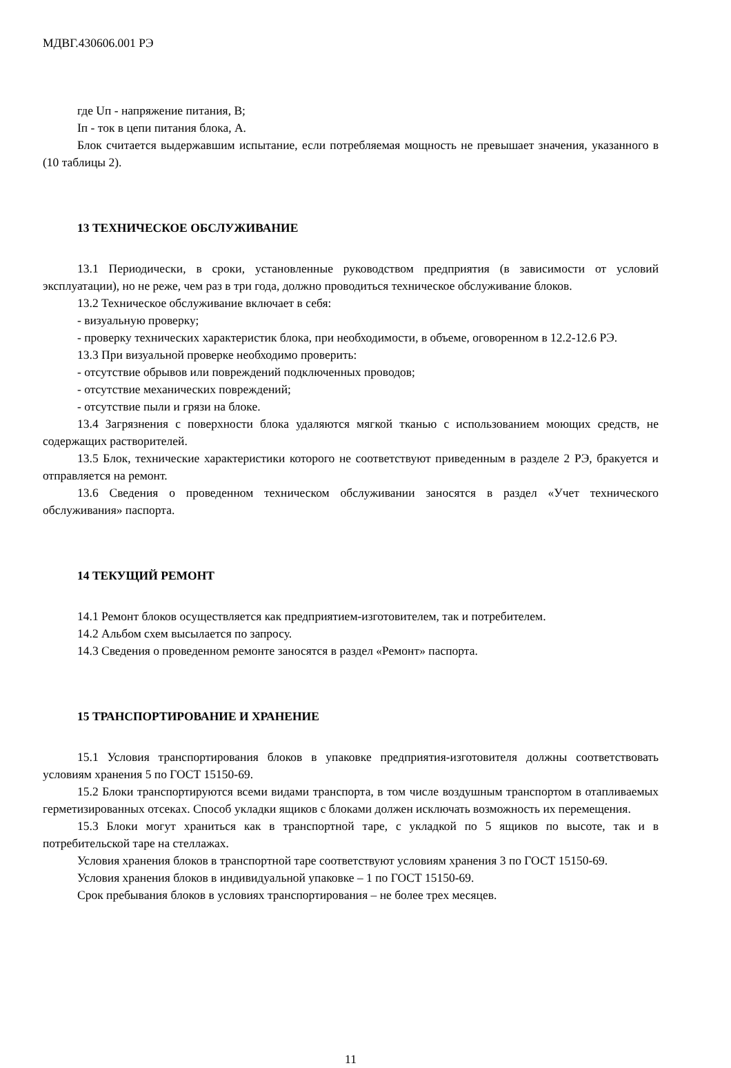МДВГ.430606.001 РЭ
где Uп - напряжение питания, В;
Iп - ток в цепи питания блока, А.
Блок считается выдержавшим испытание, если потребляемая мощность не превышает значения, указанного в (10 таблицы 2).
13 ТЕХНИЧЕСКОЕ ОБСЛУЖИВАНИЕ
13.1 Периодически, в сроки, установленные руководством предприятия (в зависимости от условий эксплуатации), но не реже, чем раз в три года, должно проводиться техническое обслуживание блоков.
13.2 Техническое обслуживание включает в себя:
- визуальную проверку;
- проверку технических характеристик блока, при необходимости, в объеме, оговоренном в 12.2-12.6 РЭ.
13.3 При визуальной проверке необходимо проверить:
- отсутствие обрывов или повреждений подключенных проводов;
- отсутствие механических повреждений;
- отсутствие пыли и грязи на блоке.
13.4 Загрязнения с поверхности блока удаляются мягкой тканью с использованием моющих средств, не содержащих растворителей.
13.5 Блок, технические характеристики которого не соответствуют приведенным в разделе 2 РЭ, бракуется и отправляется на ремонт.
13.6 Сведения о проведенном техническом обслуживании заносятся в раздел «Учет технического обслуживания» паспорта.
14 ТЕКУЩИЙ РЕМОНТ
14.1 Ремонт блоков осуществляется как предприятием-изготовителем, так и потребителем.
14.2 Альбом схем высылается по запросу.
14.3 Сведения о проведенном ремонте заносятся в раздел «Ремонт» паспорта.
15 ТРАНСПОРТИРОВАНИЕ И ХРАНЕНИЕ
15.1 Условия транспортирования блоков в упаковке предприятия-изготовителя должны соответствовать условиям хранения 5 по ГОСТ 15150-69.
15.2 Блоки транспортируются всеми видами транспорта, в том числе воздушным транспортом в отапливаемых герметизированных отсеках. Способ укладки ящиков с блоками должен исключать возможность их перемещения.
15.3 Блоки могут храниться как в транспортной таре, с укладкой по 5 ящиков по высоте, так и в потребительской таре на стеллажах.
Условия хранения блоков в транспортной таре соответствуют условиям хранения 3 по ГОСТ 15150-69.
Условия хранения блоков в индивидуальной упаковке – 1 по ГОСТ 15150-69.
Срок пребывания блоков в условиях транспортирования – не более трех месяцев.
11